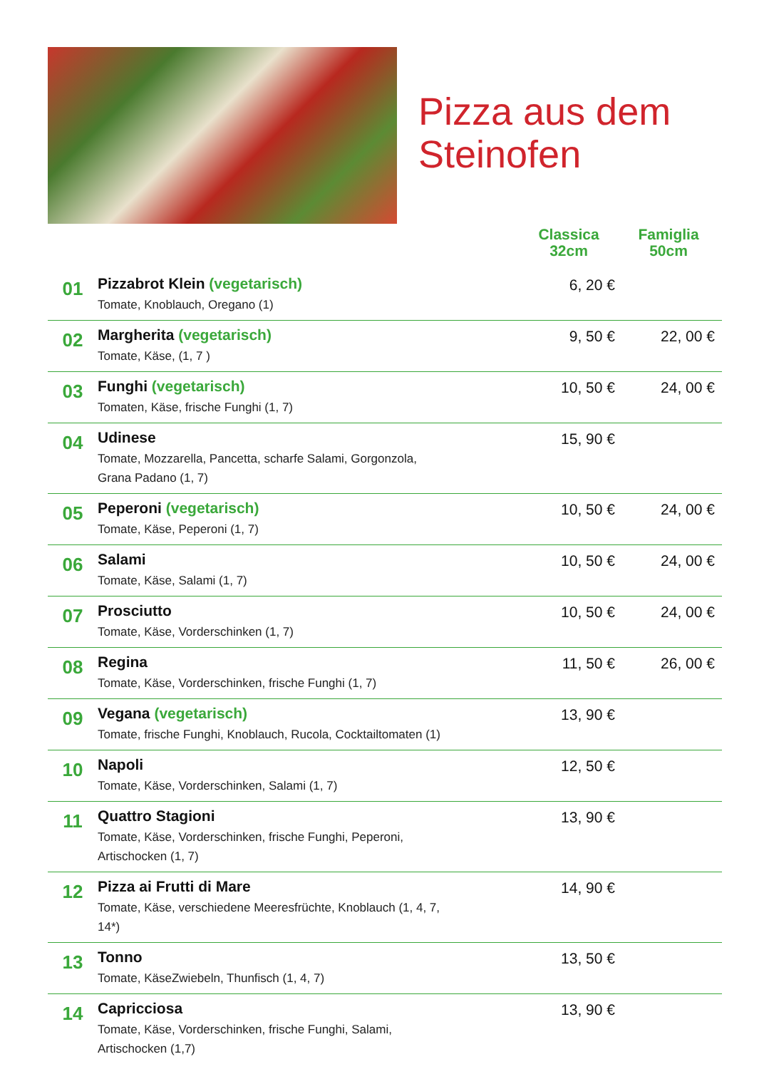Pizza aus dem
Steinofen
| | | Classica 32cm | Famiglia 50cm |
| --- | --- | --- | --- |
| 01 | Pizzabrot Klein (vegetarisch) Tomate, Knoblauch, Oregano (1) | 6, 20 € | |
| 02 | Margherita (vegetarisch) Tomate, Käse, (1, 7 ) | 9, 50 € | 22, 00 € |
| 03 | Funghi (vegetarisch) Tomaten, Käse, frische Funghi (1, 7) | 10, 50 € | 24, 00 € |
| 04 | Udinese Tomate, Mozzarella, Pancetta, scharfe Salami, Gorgonzola, Grana Padano (1, 7) | 15, 90 € | |
| 05 | Peperoni (vegetarisch) Tomate, Käse, Peperoni (1, 7) | 10, 50 € | 24, 00 € |
| 06 | Salami Tomate, Käse, Salami (1, 7) | 10, 50 € | 24, 00 € |
| 07 | Prosciutto Tomate, Käse, Vorderschinken (1, 7) | 10, 50 € | 24, 00 € |
| 08 | Regina Tomate, Käse, Vorderschinken, frische Funghi (1, 7) | 11, 50 € | 26, 00 € |
| 09 | Vegana (vegetarisch) Tomate, frische Funghi, Knoblauch, Rucola, Cocktailtomaten (1) | 13, 90 € | |
| 10 | Napoli Tomate, Käse, Vorderschinken, Salami (1, 7) | 12, 50 € | |
| 11 | Quattro Stagioni Tomate, Käse, Vorderschinken, frische Funghi, Peperoni, Artischocken (1, 7) | 13, 90 € | |
| 12 | Pizza ai Frutti di Mare Tomate, Käse, verschiedene Meeresfrüchte, Knoblauch (1, 4, 7, 14*) | 14, 90 € | |
| 13 | Tonno Tomate, KäseZwiebeln, Thunfisch (1, 4, 7) | 13, 50 € | |
| 14 | Capricciosa Tomate, Käse, Vorderschinken, frische Funghi, Salami, Artischocken (1,7) | 13, 90 € | |